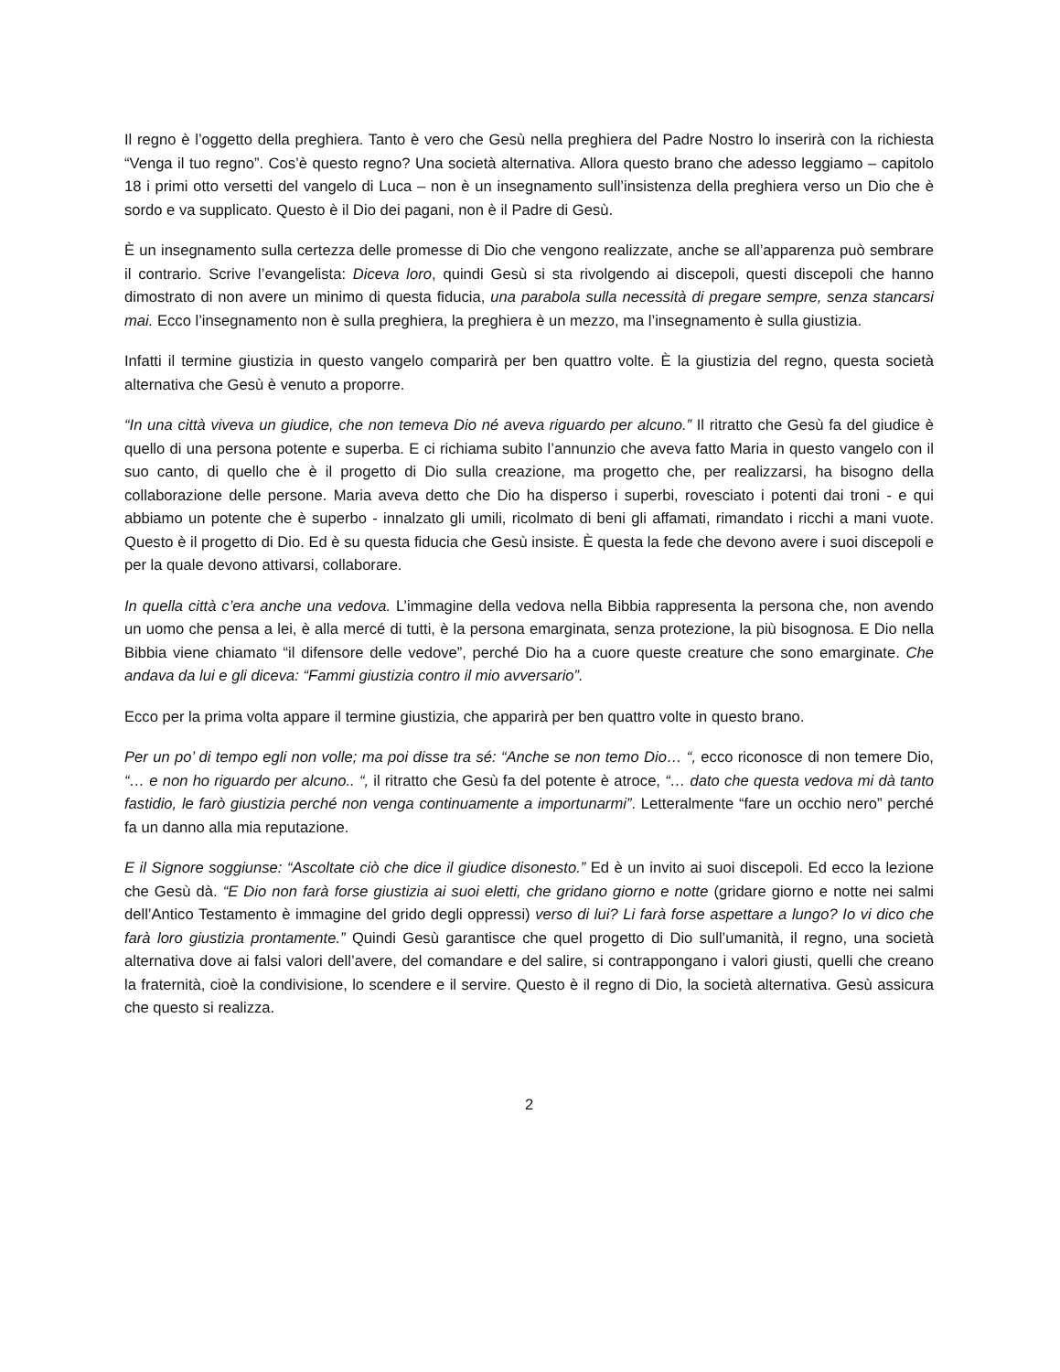Il regno è l’oggetto della preghiera. Tanto è vero che Gesù nella preghiera del Padre Nostro lo inserirà con la richiesta “Venga il tuo regno”. Cos’è questo regno? Una società alternativa. Allora questo brano che adesso leggiamo – capitolo 18 i primi otto versetti del vangelo di Luca – non è un insegnamento sull’insistenza della preghiera verso un Dio che è sordo e va supplicato. Questo è il Dio dei pagani, non è il Padre di Gesù.
È un insegnamento sulla certezza delle promesse di Dio che vengono realizzate, anche se all’apparenza può sembrare il contrario. Scrive l’evangelista: Diceva loro, quindi Gesù si sta rivolgendo ai discepoli, questi discepoli che hanno dimostrato di non avere un minimo di questa fiducia, una parabola sulla necessità di pregare sempre, senza stancarsi mai. Ecco l’insegnamento non è sulla preghiera, la preghiera è un mezzo, ma l’insegnamento è sulla giustizia.
Infatti il termine giustizia in questo vangelo comparirà per ben quattro volte. È la giustizia del regno, questa società alternativa che Gesù è venuto a proporre.
“In una città viveva un giudice, che non temeva Dio né aveva riguardo per alcuno.” Il ritratto che Gesù fa del giudice è quello di una persona potente e superba. E ci richiama subito l’annunzio che aveva fatto Maria in questo vangelo con il suo canto, di quello che è il progetto di Dio sulla creazione, ma progetto che, per realizzarsi, ha bisogno della collaborazione delle persone. Maria aveva detto che Dio ha disperso i superbi, rovesciato i potenti dai troni - e qui abbiamo un potente che è superbo - innalzato gli umili, ricolmato di beni gli affamati, rimandato i ricchi a mani vuote. Questo è il progetto di Dio. Ed è su questa fiducia che Gesù insiste. È questa la fede che devono avere i suoi discepoli e per la quale devono attivarsi, collaborare.
In quella città c’era anche una vedova. L’immagine della vedova nella Bibbia rappresenta la persona che, non avendo un uomo che pensa a lei, è alla mercé di tutti, è la persona emarginata, senza protezione, la più bisognosa. E Dio nella Bibbia viene chiamato “il difensore delle vedove”, perché Dio ha a cuore queste creature che sono emarginate. Che andava da lui e gli diceva: “Fammi giustizia contro il mio avversario”.
Ecco per la prima volta appare il termine giustizia, che apparirà per ben quattro volte in questo brano.
Per un po’ di tempo egli non volle; ma poi disse tra sé: “Anche se non temo Dio… “, ecco riconosce di non temere Dio, “… e non ho riguardo per alcuno.. “, il ritratto che Gesù fa del potente è atroce, “… dato che questa vedova mi dà tanto fastidio, le farò giustizia perché non venga continuamente a importunarmi”. Letteralmente “fare un occhio nero” perché fa un danno alla mia reputazione.
E il Signore soggiunse: “Ascoltate ciò che dice il giudice disonesto.” Ed è un invito ai suoi discepoli. Ed ecco la lezione che Gesù dà. “E Dio non farà forse giustizia ai suoi eletti, che gridano giorno e notte (gridare giorno e notte nei salmi dell’Antico Testamento è immagine del grido degli oppressi) verso di lui? Li farà forse aspettare a lungo? Io vi dico che farà loro giustizia prontamente.” Quindi Gesù garantisce che quel progetto di Dio sull’umanità, il regno, una società alternativa dove ai falsi valori dell’avere, del comandare e del salire, si contrappongano i valori giusti, quelli che creano la fraternità, cioè la condivisione, lo scendere e il servire. Questo è il regno di Dio, la società alternativa. Gesù assicura che questo si realizza.
2